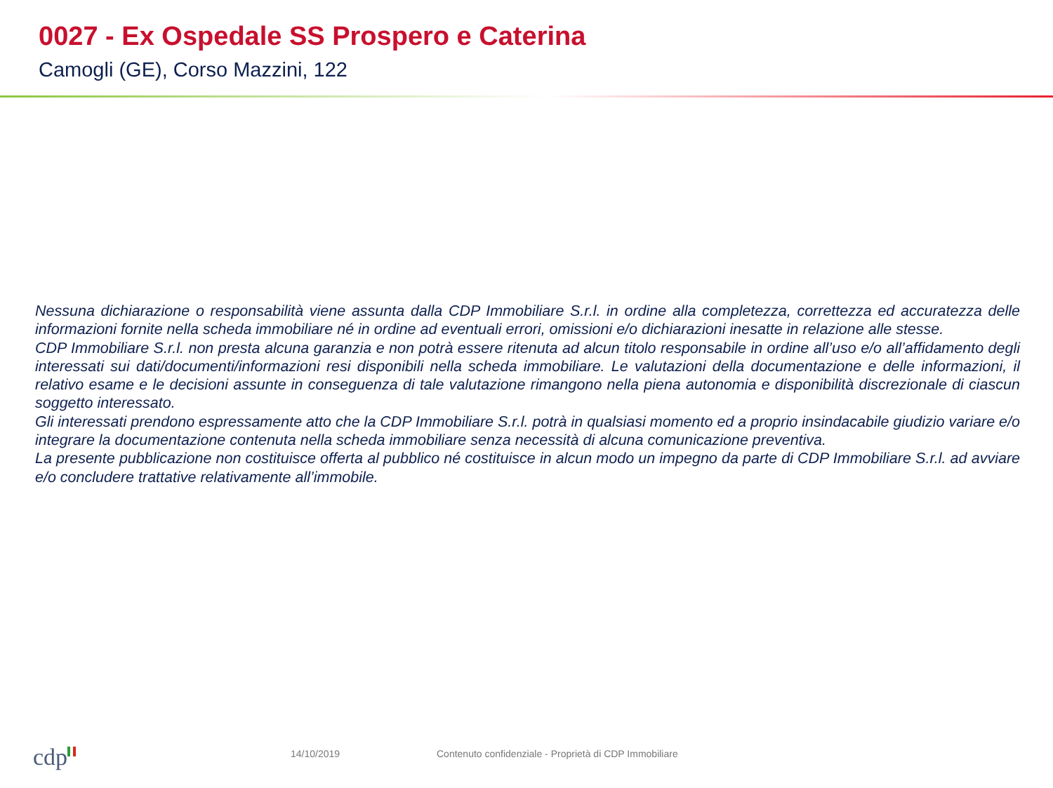0027 - Ex Ospedale SS Prospero e Caterina
Camogli (GE), Corso Mazzini, 122
Nessuna dichiarazione o responsabilità viene assunta dalla CDP Immobiliare S.r.l. in ordine alla completezza, correttezza ed accuratezza delle informazioni fornite nella scheda immobiliare né in ordine ad eventuali errori, omissioni e/o dichiarazioni inesatte in relazione alle stesse.
CDP Immobiliare S.r.l. non presta alcuna garanzia e non potrà essere ritenuta ad alcun titolo responsabile in ordine all’uso e/o all’affidamento degli interessati sui dati/documenti/informazioni resi disponibili nella scheda immobiliare. Le valutazioni della documentazione e delle informazioni, il relativo esame e le decisioni assunte in conseguenza di tale valutazione rimangono nella piena autonomia e disponibilità discrezionale di ciascun soggetto interessato.
Gli interessati prendono espressamente atto che la CDP Immobiliare S.r.l. potrà in qualsiasi momento ed a proprio insindacabile giudizio variare e/o integrare la documentazione contenuta nella scheda immobiliare senza necessità di alcuna comunicazione preventiva.
La presente pubblicazione non costituisce offerta al pubblico né costituisce in alcun modo un impegno da parte di CDP Immobiliare S.r.l. ad avviare e/o concludere trattative relativamente all’immobile.
cdp 14/10/2019
Contenuto confidenziale - Proprietà di CDP Immobiliare